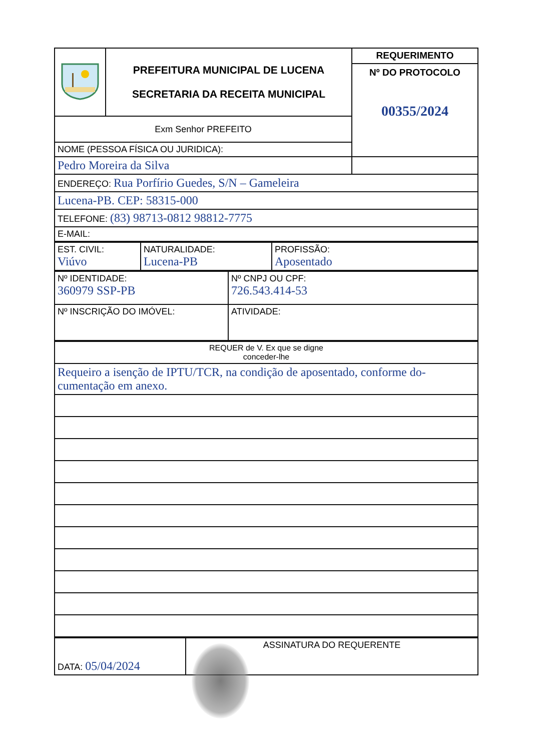| | PREFEITURA MUNICIPAL DE LUCENA SECRETARIA DA RECEITA MUNICIPAL | REQUERIMENTO Nº DO PROTOCOLO 00355/2024 |
| Exm Senhor PREFEITO | | |
| NOME (PESSOA FÍSICA OU JURIDICA): | | |
| Pedro Moreira da Silva | | |
| ENDEREÇO: Rua Porfírio Guedes, S/N – Gameleira | | |
| Lucena-PB. CEP: 58315-000 | | |
| TELEFONE: (83) 98713-0812 98812-7775 | | |
| E-MAIL: | | |
| EST. CIVIL: Viúvo | NATURALIDADE: Lucena-PB | PROFISSÃO: Aposentado |
| Nº IDENTIDADE: 360979 SSP-PB | Nº CNPJ OU CPF: 726.543.414-53 |
| Nº INSCRIÇÃO DO IMÓVEL: | ATIVIDADE: |
| REQUER de V. Ex que se digne conceder-lhe |
| Requeiro a isenção de IPTU/TCR, na condição de aposentado, conforme do- cumentação em anexo. |
| DATA: 05/04/2024 | ASSINATURA DO REQUERENTE |